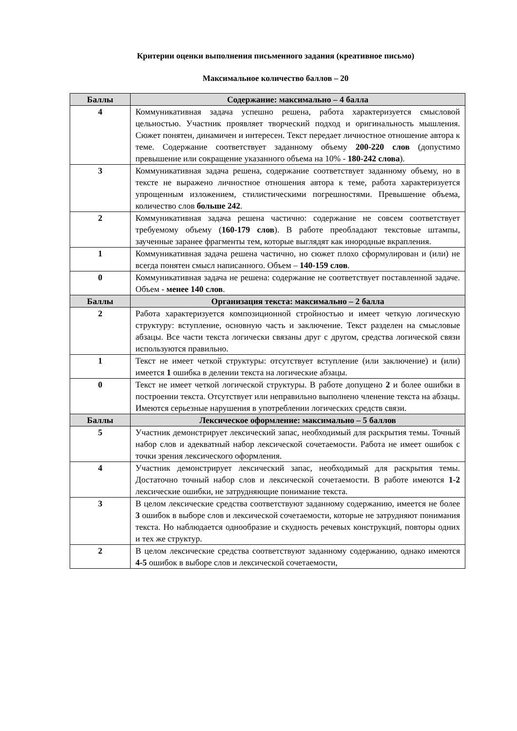Критерии оценки выполнения письменного задания (креативное письмо)
Максимальное количество баллов – 20
| Баллы | Содержание: максимально – 4 балла |
| --- | --- |
| 4 | Коммуникативная задача успешно решена, работа характеризуется смысловой цельностью. Участник проявляет творческий подход и оригинальность мышления. Сюжет понятен, динамичен и интересен. Текст передает личностное отношение автора к теме. Содержание соответствует заданному объему 200-220 слов (допустимо превышение или сокращение указанного объема на 10% - 180-242 слова ). |
| 3 | Коммуникативная задача решена, содержание соответствует заданному объему, но в тексте не выражено личностное отношения автора к теме, работа характеризуется упрощенным изложением, стилистическими погрешностями. Превышение объема, количество слов больше 242 . |
| 2 | Коммуникативная задача решена частично: содержание не совсем соответствует требуемому объему ( 160-179 слов ). В работе преобладают текстовые штампы, заученные заранее фрагменты тем, которые выглядят как инородные вкрапления. |
| 1 | Коммуникативная задача решена частично, но сюжет плохо сформулирован и (или) не всегда понятен смысл написанного. Объем – 140-159 слов . |
| 0 | Коммуникативная задача не решена: содержание не соответствует поставленной задаче. Объем - менее 140 слов . |
| Баллы | Организация текста: максимально – 2 балла |
| 2 | Работа характеризуется композиционной стройностью и имеет четкую логическую структуру: вступление, основную часть и заключение. Текст разделен на смысловые абзацы. Все части текста логически связаны друг с другом, средства логической связи используются правильно. |
| 1 | Текст не имеет четкой структуры: отсутствует вступление (или заключение) и (или) имеется 1 ошибка в делении текста на логические абзацы. |
| 0 | Текст не имеет четкой логической структуры. В работе допущено 2 и более ошибки в построении текста. Отсутствует или неправильно выполнено членение текста на абзацы. Имеются серьезные нарушения в употреблении логических средств связи. |
| Баллы | Лексическое оформление: максимально – 5 баллов |
| 5 | Участник демонстрирует лексический запас, необходимый для раскрытия темы. Точный набор слов и адекватный набор лексической сочетаемости. Работа не имеет ошибок с точки зрения лексического оформления. |
| 4 | Участник демонстрирует лексический запас, необходимый для раскрытия темы. Достаточно точный набор слов и лексической сочетаемости. В работе имеются 1-2 лексические ошибки, не затрудняющие понимание текста. |
| 3 | В целом лексические средства соответствуют заданному содержанию, имеется не более 3 ошибок в выборе слов и лексической сочетаемости, которые не затрудняют понимания текста. Но наблюдается однообразие и скудность речевых конструкций, повторы одних и тех же структур. |
| 2 | В целом лексические средства соответствуют заданному содержанию, однако имеются 4-5 ошибок в выборе слов и лексической сочетаемости, |